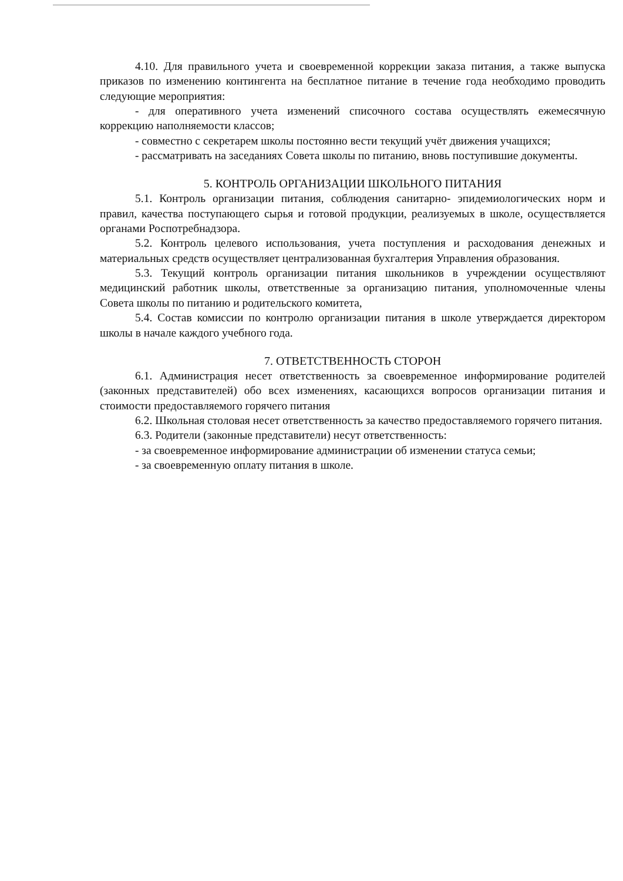4.10. Для правильного учета и своевременной коррекции заказа питания, а также выпуска приказов по изменению контингента на бесплатное питание в течение года необходимо проводить следующие мероприятия:
- для оперативного учета изменений списочного состава осуществлять ежемесячную коррекцию наполняемости классов;
- совместно с секретарем школы постоянно вести текущий учёт движения учащихся;
- рассматривать на заседаниях Совета школы по питанию, вновь поступившие документы.
5. КОНТРОЛЬ ОРГАНИЗАЦИИ ШКОЛЬНОГО ПИТАНИЯ
5.1. Контроль организации питания, соблюдения санитарно- эпидемиологических норм и правил, качества поступающего сырья и готовой продукции, реализуемых в школе, осуществляется органами Роспотребнадзора.
5.2. Контроль целевого использования, учета поступления и расходования денежных и материальных средств осуществляет централизованная бухгалтерия Управления образования.
5.3. Текущий контроль организации питания школьников в учреждении осуществляют медицинский работник школы, ответственные за организацию питания, уполномоченные члены Совета школы по питанию и родительского комитета,
5.4. Состав комиссии по контролю организации питания в школе утверждается директором школы в начале каждого учебного года.
7. ОТВЕТСТВЕННОСТЬ СТОРОН
6.1. Администрация несет ответственность за своевременное информирование родителей (законных представителей) обо всех изменениях, касающихся вопросов организации питания и стоимости предоставляемого горячего питания
6.2. Школьная столовая несет ответственность за качество предоставляемого горячего питания.
6.3. Родители (законные представители) несут ответственность:
- за своевременное информирование администрации об изменении статуса семьи;
- за своевременную оплату питания в школе.